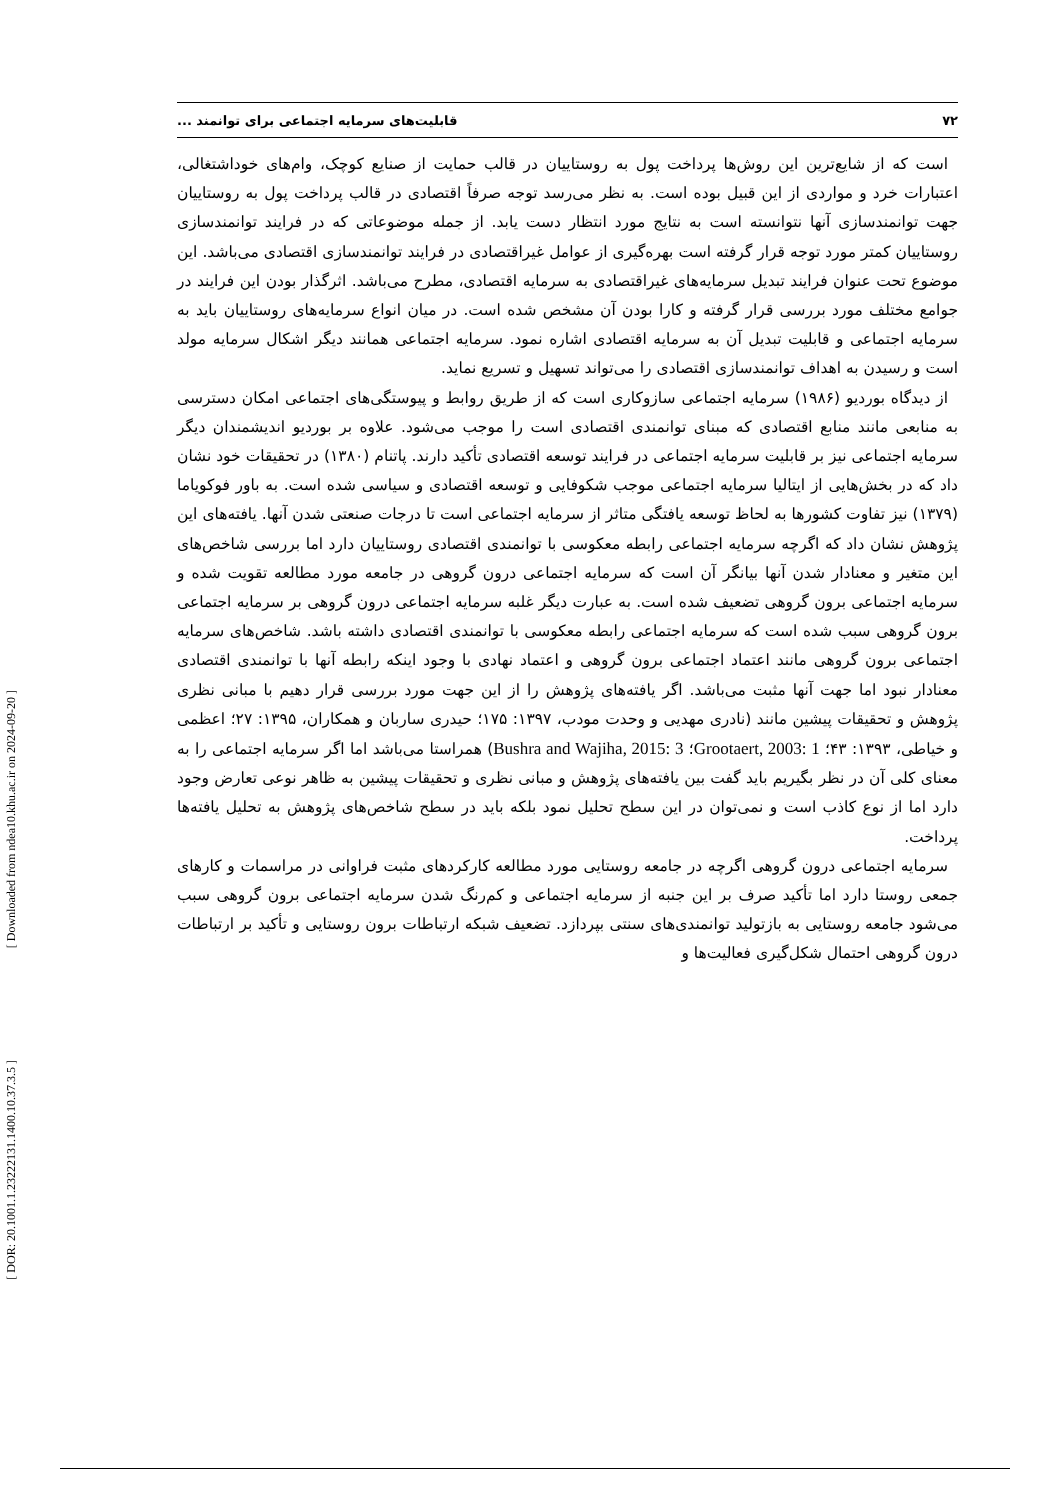۷۲ قابلیت‌های سرمایه اجتماعی برای توانمند ...
است که از شایع‌ترین این روش‌ها پرداخت پول به روستاییان در قالب حمایت از صنایع کوچک، وام‌های خوداشتغالی، اعتبارات خرد و مواردی از این قبیل بوده است. به نظر می‌رسد توجه صرفاً اقتصادی در قالب پرداخت پول به روستاییان جهت توانمندسازی آنها نتوانسته است به نتایج مورد انتظار دست یابد. از جمله موضوعاتی که در فرایند توانمندسازی روستاییان کمتر مورد توجه قرار گرفته است بهره‌گیری از عوامل غیراقتصادی در فرایند توانمندسازی اقتصادی می‌باشد. این موضوع تحت عنوان فرایند تبدیل سرمایه‌های غیراقتصادی به سرمایه اقتصادی، مطرح می‌باشد. اثرگذار بودن این فرایند در جوامع مختلف مورد بررسی قرار گرفته و کارا بودن آن مشخص شده است. در میان انواع سرمایه‌های روستاییان باید به سرمایه اجتماعی و قابلیت تبدیل آن به سرمایه اقتصادی اشاره نمود. سرمایه اجتماعی همانند دیگر اشکال سرمایه مولد است و رسیدن به اهداف توانمندسازی اقتصادی را می‌تواند تسهیل و تسریع نماید.
از دیدگاه بوردیو (۱۹۸۶) سرمایه اجتماعی سازوکاری است که از طریق روابط و پیوستگی‌های اجتماعی امکان دسترسی به منابعی مانند منابع اقتصادی که مبنای توانمندی اقتصادی است را موجب می‌شود. علاوه بر بوردیو اندیشمندان دیگر سرمایه اجتماعی نیز بر قابلیت سرمایه اجتماعی در فرایند توسعه اقتصادی تأکید دارند. پاتنام (۱۳۸۰) در تحقیقات خود نشان داد که در بخش‌هایی از ایتالیا سرمایه اجتماعی موجب شکوفایی و توسعه اقتصادی و سیاسی شده است. به باور فوکویاما (۱۳۷۹) نیز تفاوت کشورها به لحاظ توسعه یافتگی متاثر از سرمایه اجتماعی است تا درجات صنعتی شدن آنها. یافته‌های این پژوهش نشان داد که اگرچه سرمایه اجتماعی رابطه معکوسی با توانمندی اقتصادی روستاییان دارد اما بررسی شاخص‌های این متغیر و معنادار شدن آنها بیانگر آن است که سرمایه اجتماعی درون گروهی در جامعه مورد مطالعه تقویت شده و سرمایه اجتماعی برون گروهی تضعیف شده است. به عبارت دیگر غلبه سرمایه اجتماعی درون گروهی بر سرمایه اجتماعی برون گروهی سبب شده است که سرمایه اجتماعی رابطه معکوسی با توانمندی اقتصادی داشته باشد. شاخص‌های سرمایه اجتماعی برون گروهی مانند اعتماد اجتماعی برون گروهی و اعتماد نهادی با وجود اینکه رابطه آنها با توانمندی اقتصادی معنادار نبود اما جهت آنها مثبت می‌باشد. اگر یافته‌های پژوهش را از این جهت مورد بررسی قرار دهیم با مبانی نظری پژوهش و تحقیقات پیشین مانند (نادری مهدیی و وحدت مودب، ۱۳۹۷: ۱۷۵؛ حیدری ساربان و همکاران، ۱۳۹۵: ۲۷؛ اعظمی و خیاطی، ۱۳۹۳: ۴۳؛ Grootaert, 2003: 1؛ Bushra and Wajiha, 2015: 3) همراستا می‌باشد اما اگر سرمایه اجتماعی را به معنای کلی آن در نظر بگیریم باید گفت بین یافته‌های پژوهش و مبانی نظری و تحقیقات پیشین به ظاهر نوعی تعارض وجود دارد اما از نوع کاذب است و نمی‌توان در این سطح تحلیل نمود بلکه باید در سطح شاخص‌های پژوهش به تحلیل یافته‌ها پرداخت.
سرمایه اجتماعی درون گروهی اگرچه در جامعه روستایی مورد مطالعه کارکردهای مثبت فراوانی در مراسمات و کارهای جمعی روستا دارد اما تأکید صرف بر این جنبه از سرمایه اجتماعی و کم‌رنگ شدن سرمایه اجتماعی برون گروهی سبب می‌شود جامعه روستایی به بازتولید توانمندی‌های سنتی بپردازد. تضعیف شبکه ارتباطات برون روستایی و تأکید بر ارتباطات درون گروهی احتمال شکل‌گیری فعالیت‌ها و
[ Downloaded from ndea10.khu.ac.ir on 2024-09-20 ]
[ DOR: 20.1001.1.23222131.1400.10.37.3.5 ]